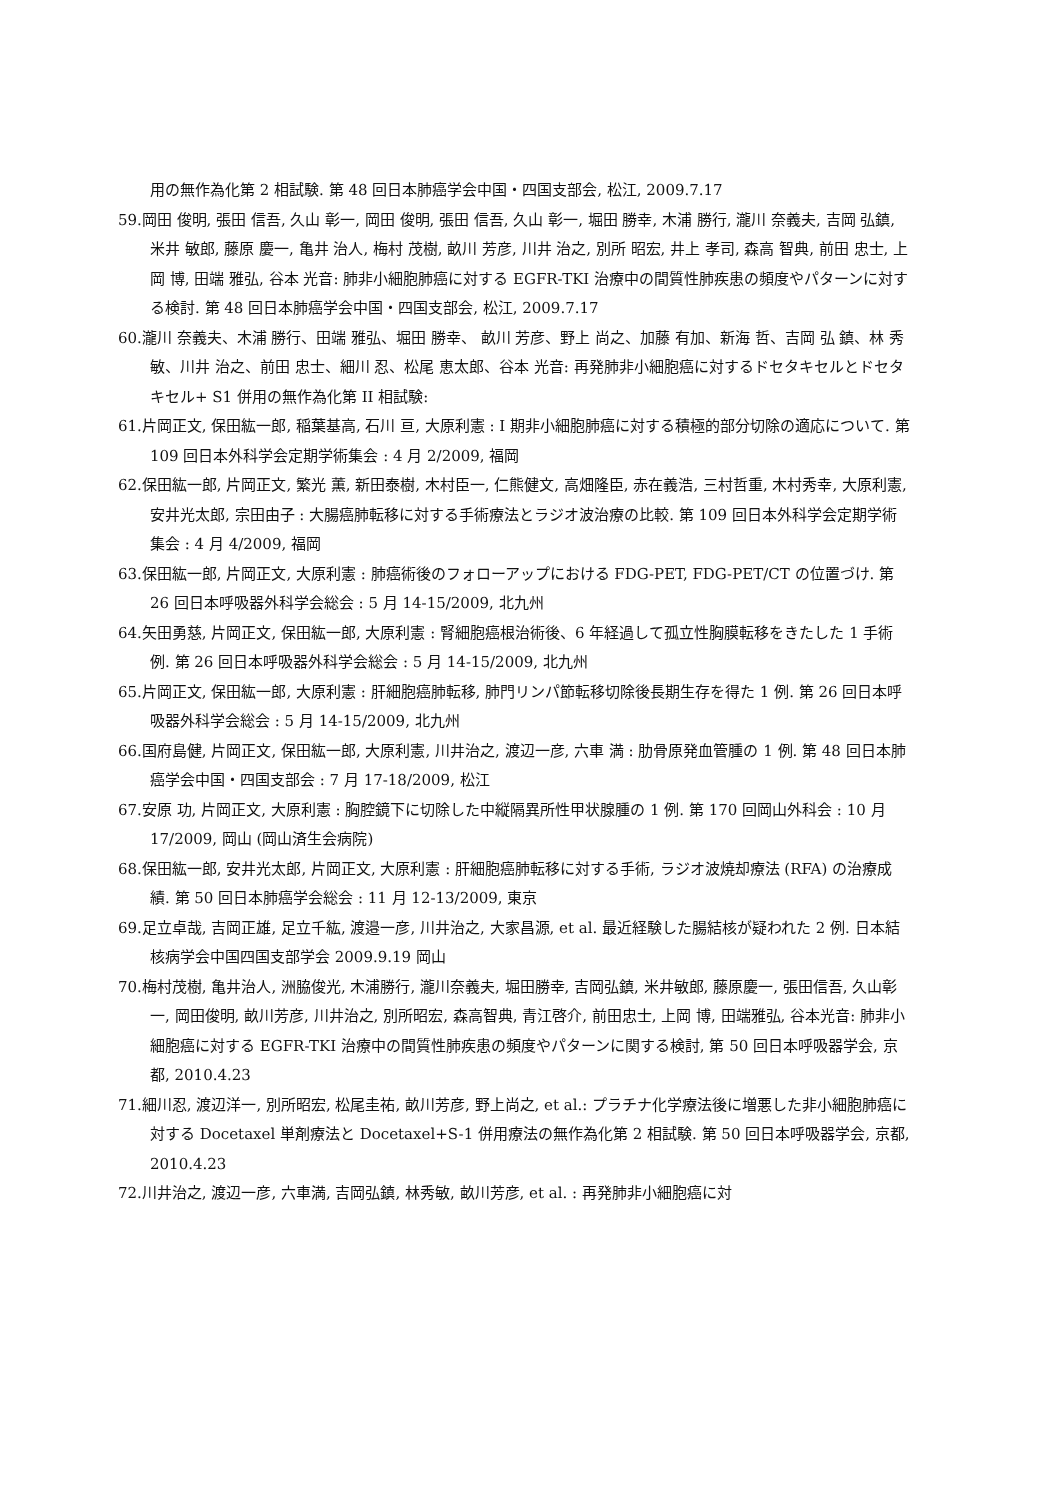用の無作為化第 2 相試験. 第 48 回日本肺癌学会中国・四国支部会, 松江, 2009.7.17
59.岡田 俊明, 張田 信吾, 久山 彰一, 岡田 俊明, 張田 信吾, 久山 彰一, 堀田 勝幸, 木浦 勝行, 瀧川 奈義夫, 吉岡 弘鎮, 米井 敏郎, 藤原 慶一, 亀井 治人, 梅村 茂樹, 畝川 芳彦, 川井 治之, 別所 昭宏, 井上 孝司, 森高 智典, 前田 忠士, 上岡 博, 田端 雅弘, 谷本 光音: 肺非小細胞肺癌に対する EGFR-TKI 治療中の間質性肺疾患の頻度やパターンに対する検討. 第 48 回日本肺癌学会中国・四国支部会, 松江, 2009.7.17
60.瀧川 奈義夫、木浦 勝行、田端 雅弘、堀田 勝幸、 畝川 芳彦、野上 尚之、加藤 有加、新海 哲、吉岡 弘 鎮、林 秀敏、川井 治之、前田 忠士、細川 忍、松尾 恵太郎、谷本 光音: 再発肺非小細胞癌に対するドセタキセルとドセタキセル+ S1 併用の無作為化第 II 相試験:
61.片岡正文, 保田紘一郎, 稲葉基高, 石川 亘, 大原利憲 : I 期非小細胞肺癌に対する積極的部分切除の適応について. 第 109 回日本外科学会定期学術集会 : 4 月 2/2009, 福岡
62.保田紘一郎, 片岡正文, 繁光 薫, 新田泰樹, 木村臣一, 仁熊健文, 高畑隆臣, 赤在義浩, 三村哲重, 木村秀幸, 大原利憲, 安井光太郎, 宗田由子 : 大腸癌肺転移に対する手術療法とラジオ波治療の比較. 第 109 回日本外科学会定期学術集会 : 4 月 4/2009, 福岡
63.保田紘一郎, 片岡正文, 大原利憲 : 肺癌術後のフォローアップにおける FDG-PET, FDG-PET/CT の位置づけ. 第 26 回日本呼吸器外科学会総会 : 5 月 14-15/2009, 北九州
64.矢田勇慈, 片岡正文, 保田紘一郎, 大原利憲 : 腎細胞癌根治術後、6 年経過して孤立性胸膜転移をきたした 1 手術例. 第 26 回日本呼吸器外科学会総会 : 5 月 14-15/2009, 北九州
65.片岡正文, 保田紘一郎, 大原利憲 : 肝細胞癌肺転移, 肺門リンパ節転移切除後長期生存を得た 1 例. 第 26 回日本呼吸器外科学会総会 : 5 月 14-15/2009, 北九州
66.国府島健, 片岡正文, 保田紘一郎, 大原利憲, 川井治之, 渡辺一彦, 六車 満 : 肋骨原発血管腫の 1 例. 第 48 回日本肺癌学会中国・四国支部会 : 7 月 17-18/2009, 松江
67.安原 功, 片岡正文, 大原利憲 : 胸腔鏡下に切除した中縦隔異所性甲状腺腫の 1 例. 第 170 回岡山外科会 : 10 月 17/2009, 岡山 (岡山済生会病院)
68.保田紘一郎, 安井光太郎, 片岡正文, 大原利憲 : 肝細胞癌肺転移に対する手術, ラジオ波焼却療法 (RFA) の治療成績. 第 50 回日本肺癌学会総会 : 11 月 12-13/2009, 東京
69.足立卓哉, 吉岡正雄, 足立千紘, 渡邉一彦, 川井治之, 大家昌源, et al. 最近経験した腸結核が疑われた 2 例. 日本結核病学会中国四国支部学会 2009.9.19 岡山
70.梅村茂樹, 亀井治人, 洲脇俊光, 木浦勝行, 瀧川奈義夫, 堀田勝幸, 吉岡弘鎮, 米井敏郎, 藤原慶一, 張田信吾, 久山彰一, 岡田俊明, 畝川芳彦, 川井治之, 別所昭宏, 森高智典, 青江啓介, 前田忠士, 上岡 博, 田端雅弘, 谷本光音: 肺非小細胞癌に対する EGFR-TKI 治療中の間質性肺疾患の頻度やパターンに関する検討, 第 50 回日本呼吸器学会, 京都, 2010.4.23
71.細川忍, 渡辺洋一, 別所昭宏, 松尾圭祐, 畝川芳彦, 野上尚之, et al.: プラチナ化学療法後に増悪した非小細胞肺癌に対する Docetaxel 単剤療法と Docetaxel+S-1 併用療法の無作為化第 2 相試験. 第 50 回日本呼吸器学会, 京都, 2010.4.23
72.川井治之, 渡辺一彦, 六車満, 吉岡弘鎮, 林秀敏, 畝川芳彦, et al. : 再発肺非小細胞癌に対